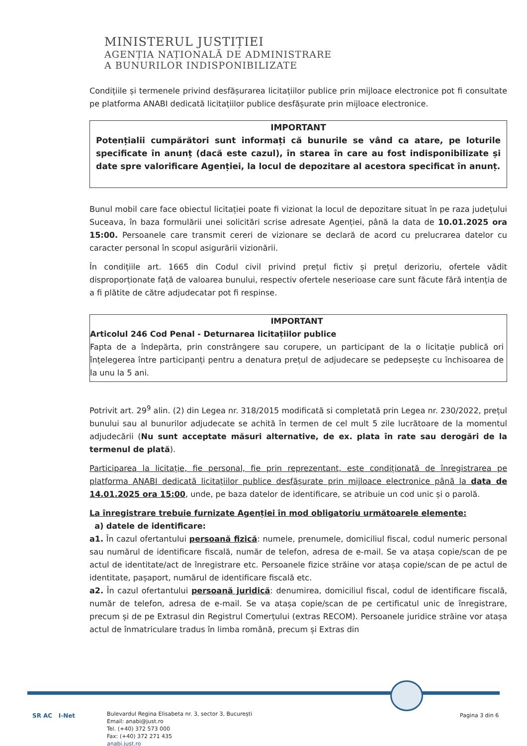MINISTERUL JUSTIȚIEI
AGENȚIA NAȚIONALĂ DE ADMINISTRARE
A BUNURILOR INDISPONIBILIZATE
Condițiile și termenele privind desfășurarea licitațiilor publice prin mijloace electronice pot fi consultate pe platforma ANABI dedicată licitațiilor publice desfășurate prin mijloace electronice.
IMPORTANT
Potențialii cumpărători sunt informați că bunurile se vând ca atare, pe loturile specificate în anunț (dacă este cazul), în starea în care au fost indisponibilizate și date spre valorificare Agenției, la locul de depozitare al acestora specificat în anunț.
Bunul mobil care face obiectul licitației poate fi vizionat la locul de depozitare situat în pe raza județului Suceava, în baza formulării unei solicitări scrise adresate Agenției, până la data de 10.01.2025 ora 15:00. Persoanele care transmit cereri de vizionare se declară de acord cu prelucrarea datelor cu caracter personal în scopul asigurării vizionării.
În condițiile art. 1665 din Codul civil privind prețul fictiv și prețul derizoriu, ofertele vădit disproporționate față de valoarea bunului, respectiv ofertele neserioase care sunt făcute fără intenția de a fi plătite de către adjudecatar pot fi respinse.
IMPORTANT
Articolul 246 Cod Penal - Deturnarea licitațiilor publice
Fapta de a îndepărta, prin constrângere sau corupere, un participant de la o licitație publică ori înțelegerea între participanți pentru a denatura prețul de adjudecare se pedepsește cu închisoarea de la unu la 5 ani.
Potrivit art. 29<sup>9</sup> alin. (2) din Legea nr. 318/2015 modificată si completată prin Legea nr. 230/2022, prețul bunului sau al bunurilor adjudecate se achită în termen de cel mult 5 zile lucrătoare de la momentul adjudecării (Nu sunt acceptate măsuri alternative, de ex. plata în rate sau derogări de la termenul de plată).
Participarea la licitație, fie personal, fie prin reprezentant, este condiționată de înregistrarea pe platforma ANABI dedicată licitațiilor publice desfășurate prin mijloace electronice până la data de 14.01.2025 ora 15:00, unde, pe baza datelor de identificare, se atribuie un cod unic și o parolă.
La înregistrare trebuie furnizate Agenției în mod obligatoriu următoarele elemente:
a) datele de identificare:
a1. În cazul ofertantului persoană fizică: numele, prenumele, domiciliul fiscal, codul numeric personal sau numărul de identificare fiscală, număr de telefon, adresa de e-mail. Se va atașa copie/scan de pe actul de identitate/act de înregistrare etc. Persoanele fizice străine vor atașa copie/scan de pe actul de identitate, pașaport, numărul de identificare fiscală etc.
a2. În cazul ofertantului persoană juridică: denumirea, domiciliul fiscal, codul de identificare fiscală, număr de telefon, adresa de e-mail. Se va atașa copie/scan de pe certificatul unic de înregistrare, precum și de pe Extrasul din Registrul Comerțului (extras RECOM). Persoanele juridice străine vor atașa actul de înmatriculare tradus în limba română, precum și Extras din
SR AC I-Net
Bulevardul Regina Elisabeta nr. 3, sector 3, București
Email: anabi@just.ro
Tel. (+40) 372 573 000
Fax: (+40) 372 271 435
anabi.just.ro
Pagina 3 din 6